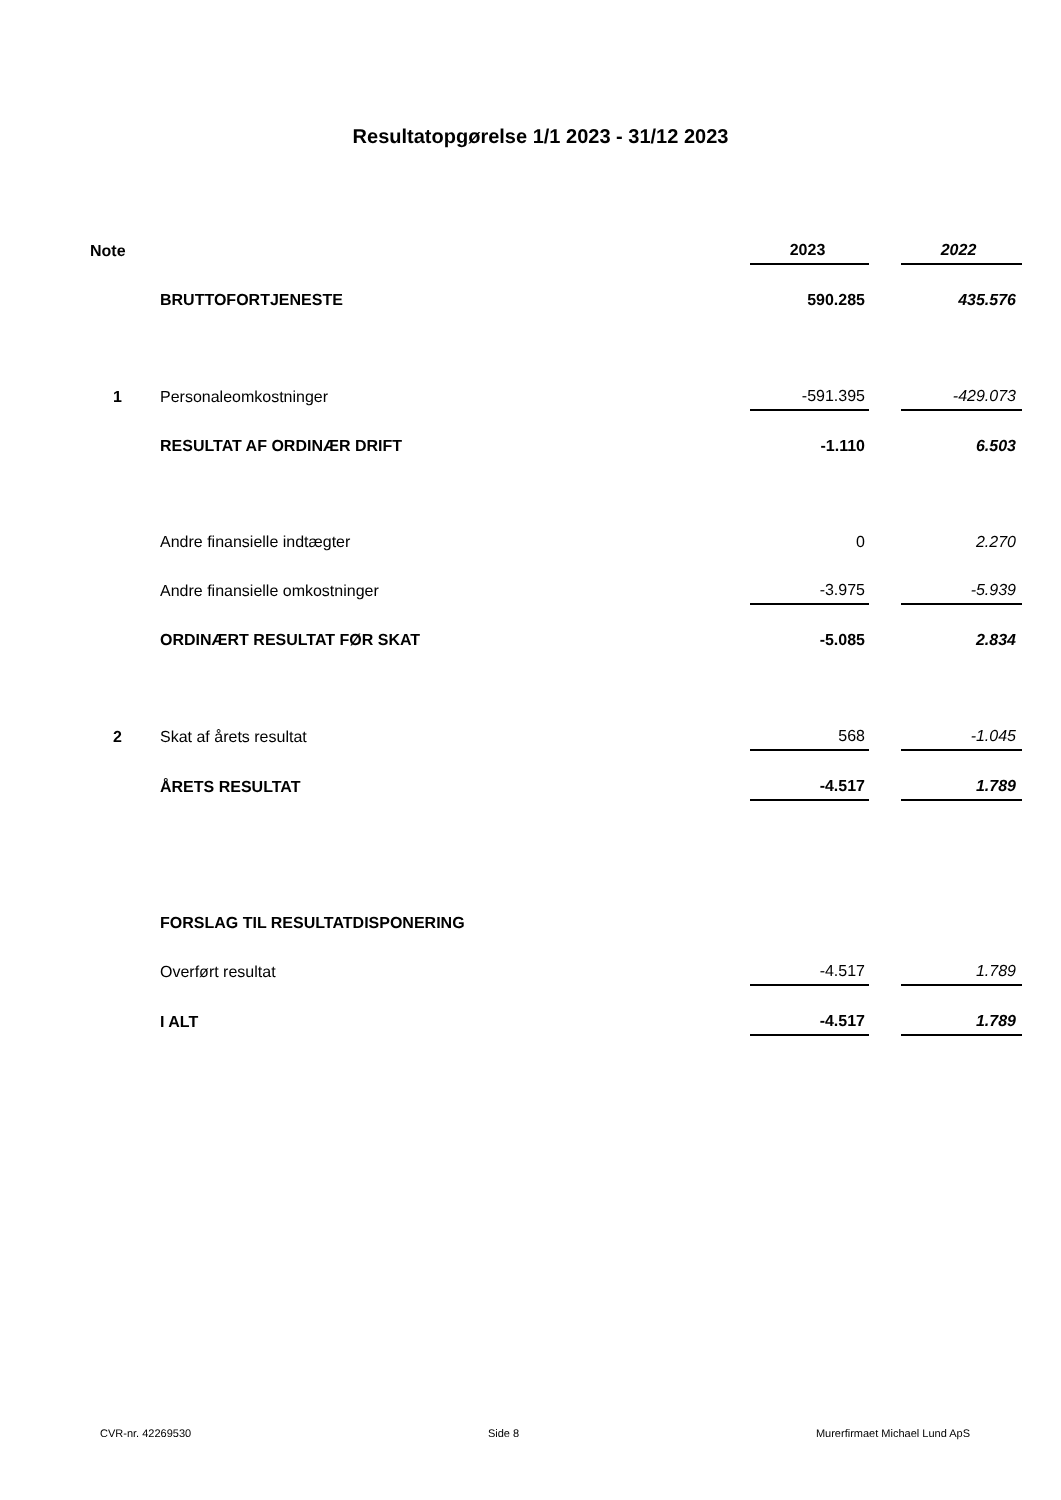Resultatopgørelse 1/1 2023 - 31/12 2023
| Note | | 2023 | | 2022 |
| | BRUTTOFORTJENESTE | 590.285 | | 435.576 |
| 1 | Personaleomkostninger | -591.395 | | -429.073 |
| | RESULTAT AF ORDINÆR DRIFT | -1.110 | | 6.503 |
| | Andre finansielle indtægter | 0 | | 2.270 |
| | Andre finansielle omkostninger | -3.975 | | -5.939 |
| | ORDINÆRT RESULTAT FØR SKAT | -5.085 | | 2.834 |
| 2 | Skat af årets resultat | 568 | | -1.045 |
| | ÅRETS RESULTAT | -4.517 | | 1.789 |
| | FORSLAG TIL RESULTATDISPONERING | | | |
| | Overført resultat | -4.517 | | 1.789 |
| | I ALT | -4.517 | | 1.789 |
CVR-nr. 42269530 Side 8 Murerfirmaet Michael Lund ApS